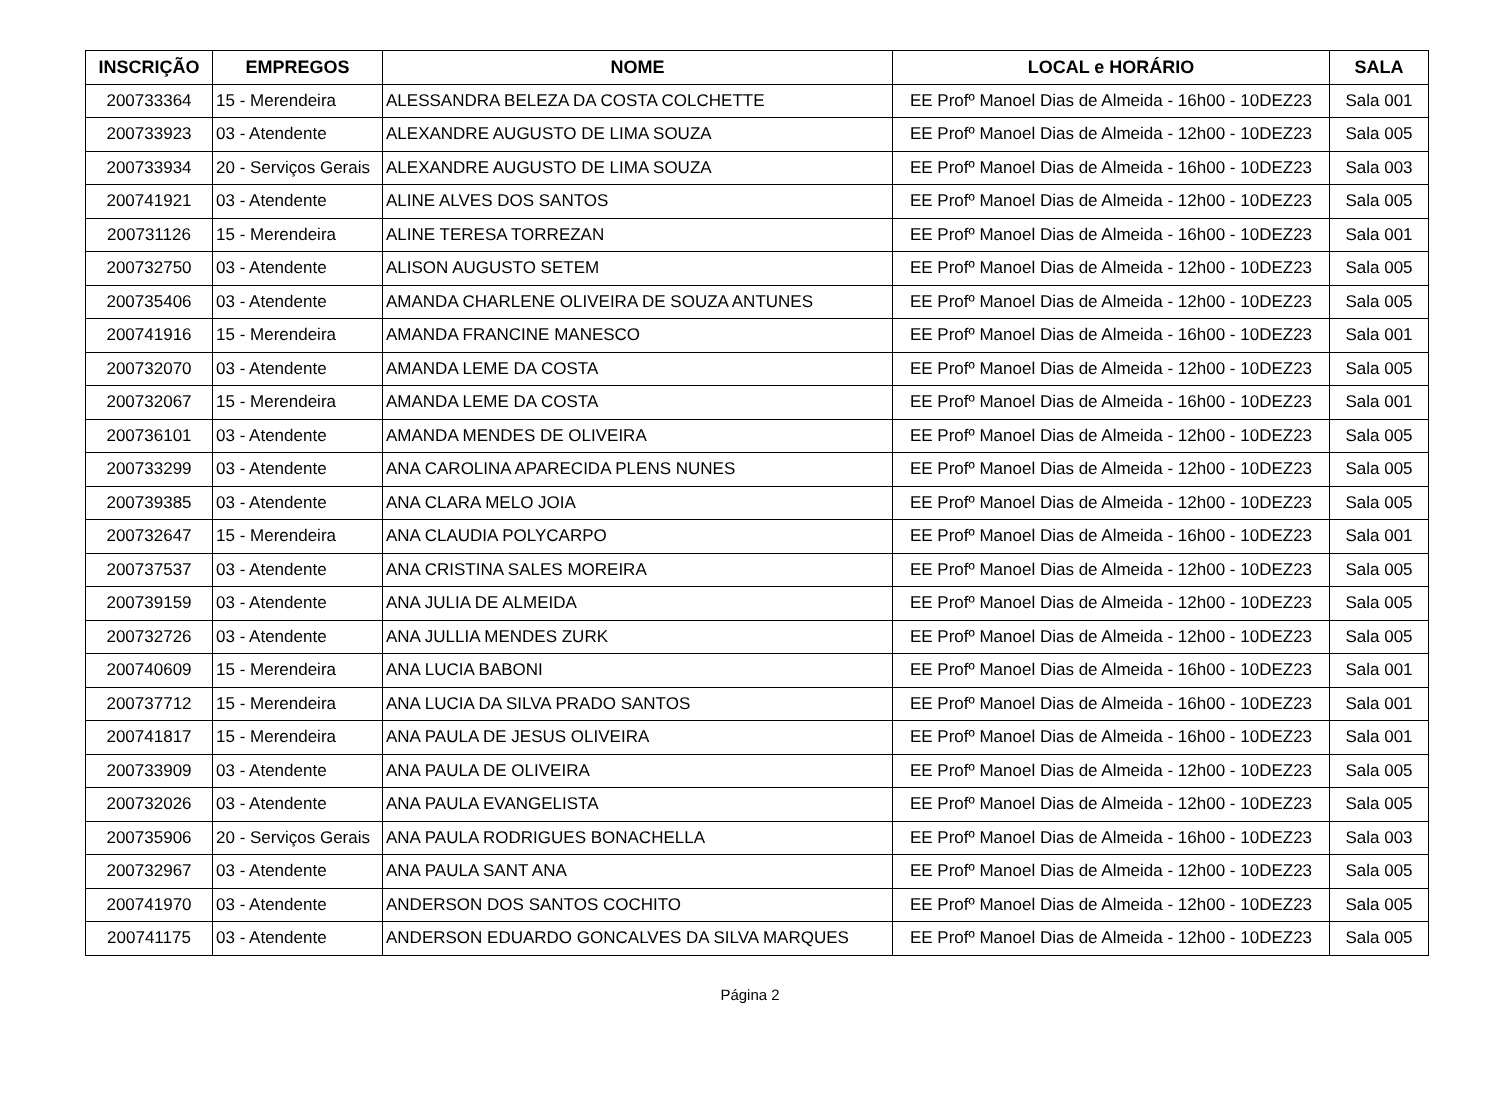| INSCRIÇÃO | EMPREGOS | NOME | LOCAL e HORÁRIO | SALA |
| --- | --- | --- | --- | --- |
| 200733364 | 15 - Merendeira | ALESSANDRA BELEZA DA COSTA COLCHETTE | EE Profº Manoel Dias de Almeida - 16h00 - 10DEZ23 | Sala 001 |
| 200733923 | 03 - Atendente | ALEXANDRE AUGUSTO DE LIMA SOUZA | EE Profº Manoel Dias de Almeida - 12h00 - 10DEZ23 | Sala 005 |
| 200733934 | 20 - Serviços Gerais | ALEXANDRE AUGUSTO DE LIMA SOUZA | EE Profº Manoel Dias de Almeida - 16h00 - 10DEZ23 | Sala 003 |
| 200741921 | 03 - Atendente | ALINE ALVES DOS SANTOS | EE Profº Manoel Dias de Almeida - 12h00 - 10DEZ23 | Sala 005 |
| 200731126 | 15 - Merendeira | ALINE TERESA TORREZAN | EE Profº Manoel Dias de Almeida - 16h00 - 10DEZ23 | Sala 001 |
| 200732750 | 03 - Atendente | ALISON AUGUSTO SETEM | EE Profº Manoel Dias de Almeida - 12h00 - 10DEZ23 | Sala 005 |
| 200735406 | 03 - Atendente | AMANDA CHARLENE OLIVEIRA DE SOUZA ANTUNES | EE Profº Manoel Dias de Almeida - 12h00 - 10DEZ23 | Sala 005 |
| 200741916 | 15 - Merendeira | AMANDA FRANCINE MANESCO | EE Profº Manoel Dias de Almeida - 16h00 - 10DEZ23 | Sala 001 |
| 200732070 | 03 - Atendente | AMANDA LEME DA COSTA | EE Profº Manoel Dias de Almeida - 12h00 - 10DEZ23 | Sala 005 |
| 200732067 | 15 - Merendeira | AMANDA LEME DA COSTA | EE Profº Manoel Dias de Almeida - 16h00 - 10DEZ23 | Sala 001 |
| 200736101 | 03 - Atendente | AMANDA MENDES DE OLIVEIRA | EE Profº Manoel Dias de Almeida - 12h00 - 10DEZ23 | Sala 005 |
| 200733299 | 03 - Atendente | ANA CAROLINA APARECIDA PLENS NUNES | EE Profº Manoel Dias de Almeida - 12h00 - 10DEZ23 | Sala 005 |
| 200739385 | 03 - Atendente | ANA CLARA MELO JOIA | EE Profº Manoel Dias de Almeida - 12h00 - 10DEZ23 | Sala 005 |
| 200732647 | 15 - Merendeira | ANA CLAUDIA POLYCARPO | EE Profº Manoel Dias de Almeida - 16h00 - 10DEZ23 | Sala 001 |
| 200737537 | 03 - Atendente | ANA CRISTINA SALES MOREIRA | EE Profº Manoel Dias de Almeida - 12h00 - 10DEZ23 | Sala 005 |
| 200739159 | 03 - Atendente | ANA JULIA DE ALMEIDA | EE Profº Manoel Dias de Almeida - 12h00 - 10DEZ23 | Sala 005 |
| 200732726 | 03 - Atendente | ANA JULLIA MENDES ZURK | EE Profº Manoel Dias de Almeida - 12h00 - 10DEZ23 | Sala 005 |
| 200740609 | 15 - Merendeira | ANA LUCIA BABONI | EE Profº Manoel Dias de Almeida - 16h00 - 10DEZ23 | Sala 001 |
| 200737712 | 15 - Merendeira | ANA LUCIA DA SILVA PRADO SANTOS | EE Profº Manoel Dias de Almeida - 16h00 - 10DEZ23 | Sala 001 |
| 200741817 | 15 - Merendeira | ANA PAULA DE JESUS OLIVEIRA | EE Profº Manoel Dias de Almeida - 16h00 - 10DEZ23 | Sala 001 |
| 200733909 | 03 - Atendente | ANA PAULA DE OLIVEIRA | EE Profº Manoel Dias de Almeida - 12h00 - 10DEZ23 | Sala 005 |
| 200732026 | 03 - Atendente | ANA PAULA EVANGELISTA | EE Profº Manoel Dias de Almeida - 12h00 - 10DEZ23 | Sala 005 |
| 200735906 | 20 - Serviços Gerais | ANA PAULA RODRIGUES BONACHELLA | EE Profº Manoel Dias de Almeida - 16h00 - 10DEZ23 | Sala 003 |
| 200732967 | 03 - Atendente | ANA PAULA SANT ANA | EE Profº Manoel Dias de Almeida - 12h00 - 10DEZ23 | Sala 005 |
| 200741970 | 03 - Atendente | ANDERSON DOS SANTOS COCHITO | EE Profº Manoel Dias de Almeida - 12h00 - 10DEZ23 | Sala 005 |
| 200741175 | 03 - Atendente | ANDERSON EDUARDO GONCALVES DA SILVA MARQUES | EE Profº Manoel Dias de Almeida - 12h00 - 10DEZ23 | Sala 005 |
Página 2